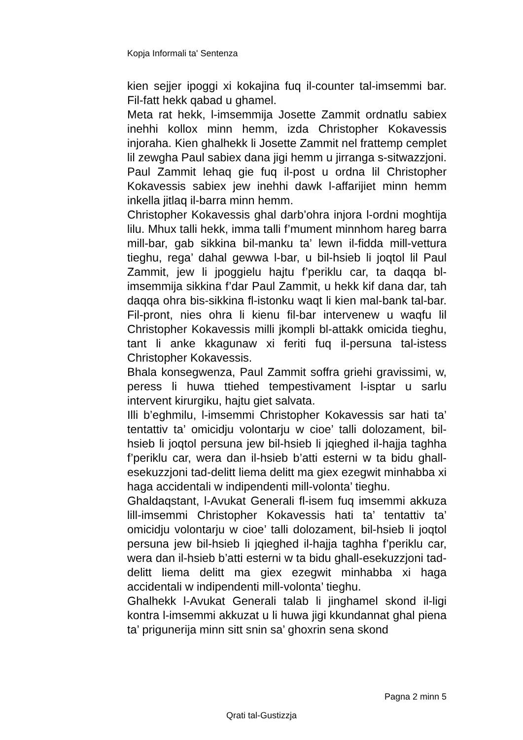Kopja Informali ta' Sentenza
kien sejjer ipoggi xi kokajina fuq il-counter tal-imsemmi bar. Fil-fatt hekk qabad u ghamel.
Meta rat hekk, l-imsemmija Josette Zammit ordnatlu sabiex inehhi kollox minn hemm, izda Christopher Kokavessis injoraha. Kien ghalhekk li Josette Zammit nel frattemp cemplet lil zewgha Paul sabiex dana jigi hemm u jirranga s-sitwazzjoni. Paul Zammit lehaq gie fuq il-post u ordna lil Christopher Kokavessis sabiex jew inehhi dawk l-affarijiet minn hemm inkella jitlaq il-barra minn hemm.
Christopher Kokavessis ghal darb’ohra injora l-ordni moghtija lilu. Mhux talli hekk, imma talli f’mument minnhom hareg barra mill-bar, gab sikkina bil-manku ta’ lewn il-fidda mill-vettura tieghu, rega’ dahal gewwa l-bar, u bil-hsieb li joqtol lil Paul Zammit, jew li jpoggielu hajtu f’periklu car, ta daqqa bl-imsemmija sikkina f’dar Paul Zammit, u hekk kif dana dar, tah daqqa ohra bis-sikkina fl-istonku waqt li kien mal-bank tal-bar. Fil-pront, nies ohra li kienu fil-bar intervenew u waqfu lil Christopher Kokavessis milli jkompli bl-attakk omicida tieghu, tant li anke kkagunaw xi feriti fuq il-persuna tal-istess Christopher Kokavessis.
Bhala konsegwenza, Paul Zammit soffra griehi gravissimi, w, peress li huwa ttiehed tempestivament l-isptar u sarlu intervent kirurgiku, hajtu giet salvata.
Illi b’eghmilu, l-imsemmi Christopher Kokavessis sar hati ta’ tentattiv ta’ omicidju volontarju w cioe’ talli dolozament, bil-hsieb li joqtol persuna jew bil-hsieb li jqieghed il-hajja taghha f’periklu car, wera dan il-hsieb b’atti esterni w ta bidu ghall-esekuzzjoni tad-delitt liema delitt ma giex ezegwit minhabba xi haga accidentali w indipendenti mill-volonta’ tieghu.
Ghaldaqstant, l-Avukat Generali fl-isem fuq imsemmi akkuza lill-imsemmi Christopher Kokavessis hati ta’ tentattiv ta’ omicidju volontarju w cioe’ talli dolozament, bil-hsieb li joqtol persuna jew bil-hsieb li jqieghed il-hajja taghha f’periklu car, wera dan il-hsieb b’atti esterni w ta bidu ghall-esekuzzjoni tad-delitt liema delitt ma giex ezegwit minhabba xi haga accidentali w indipendenti mill-volonta’ tieghu.
Ghalhekk l-Avukat Generali talab li jinghamel skond il-ligi kontra l-imsemmi akkuzat u li huwa jigi kkundannat ghal piena ta’ prigunerija minn sitt snin sa’ ghoxrin sena skond
Pagna 2 minn 5
Qrati tal-Gustizzja